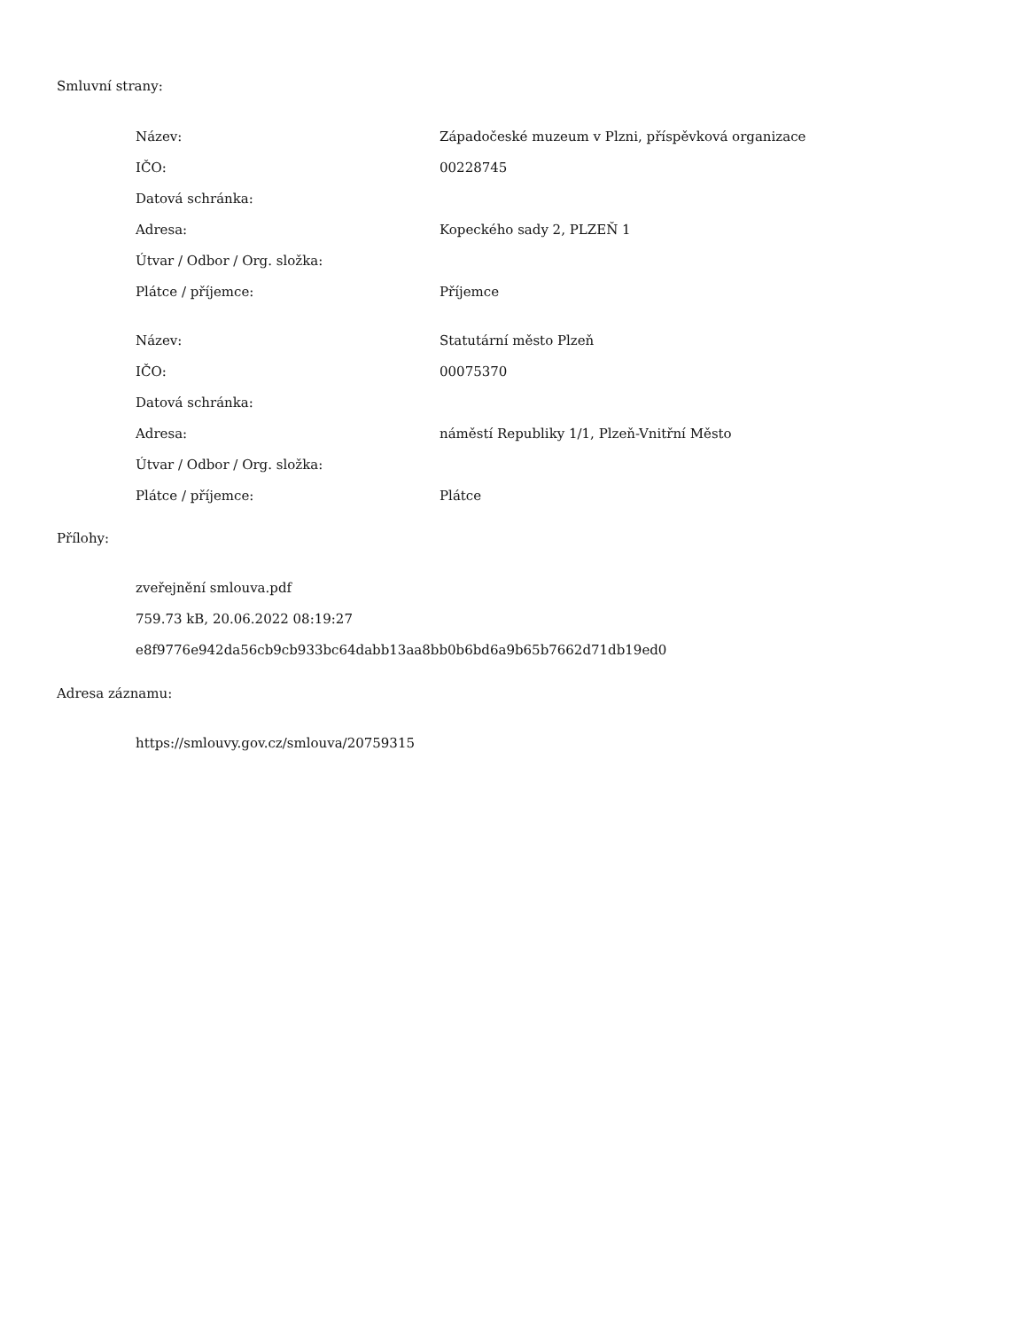Smluvní strany:
| Název: | Západočeské muzeum v Plzni, příspěvková organizace |
| IČO: | 00228745 |
| Datová schránka: | |
| Adresa: | Kopeckého sady 2, PLZEŇ 1 |
| Útvar / Odbor / Org. složka: | |
| Plátce / příjemce: | Příjemce |
| Název: | Statutární město Plzeň |
| IČO: | 00075370 |
| Datová schránka: | |
| Adresa: | náměstí Republiky 1/1, Plzeň-Vnitřní Město |
| Útvar / Odbor / Org. složka: | |
| Plátce / příjemce: | Plátce |
Přílohy:
zveřejnění smlouva.pdf
759.73 kB, 20.06.2022 08:19:27
e8f9776e942da56cb9cb933bc64dabb13aa8bb0b6bd6a9b65b7662d71db19ed0
Adresa záznamu:
https://smlouvy.gov.cz/smlouva/20759315